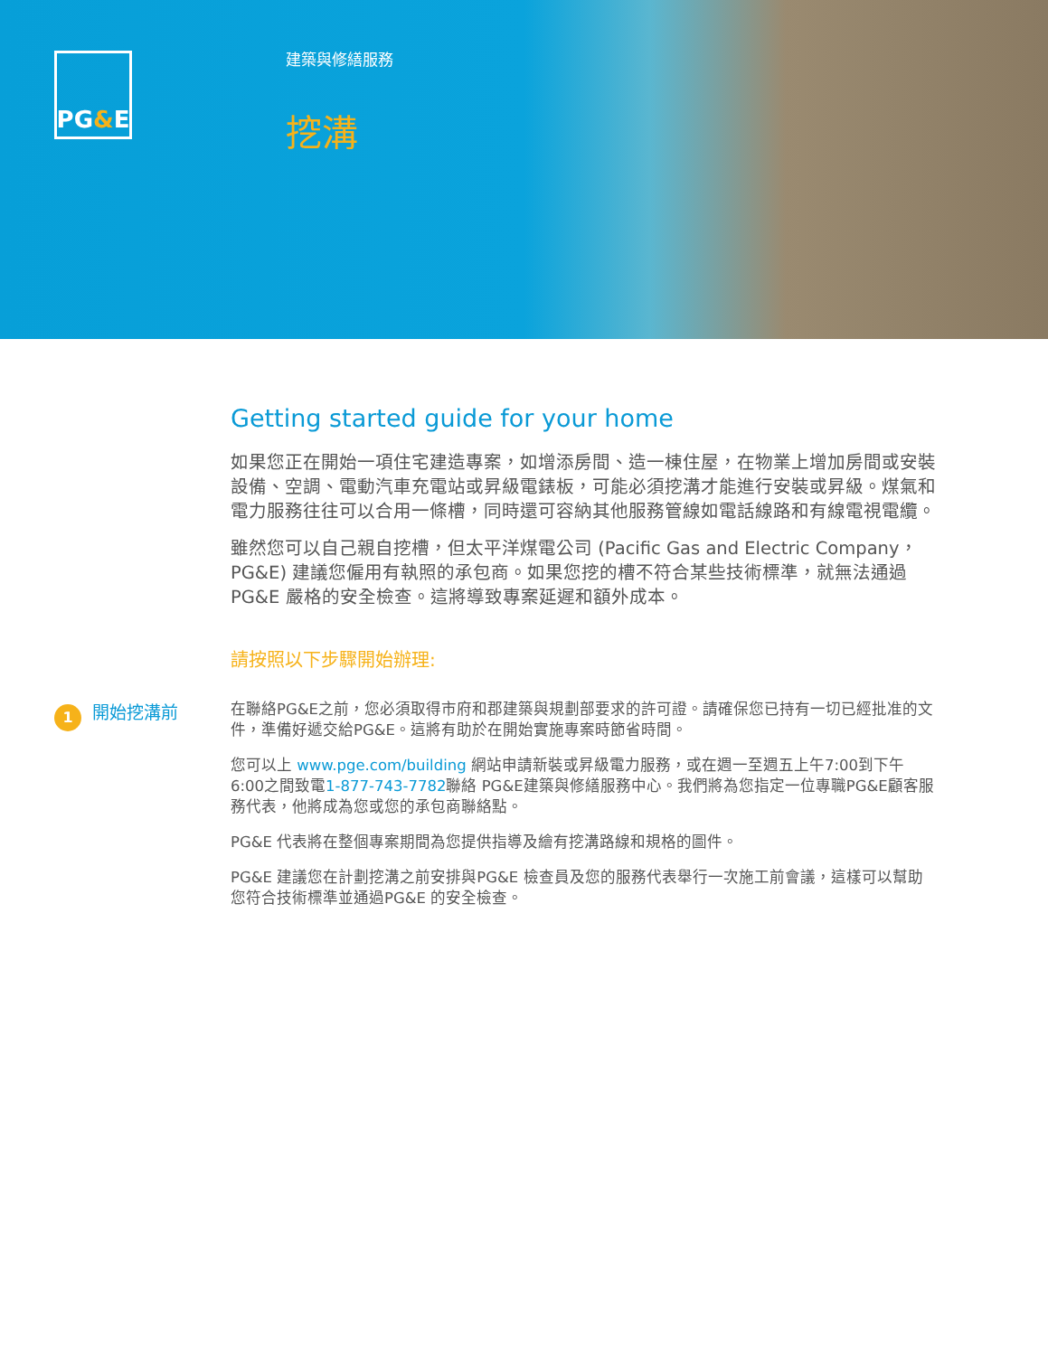PG & E
建築與修繕服務
挖溝
Getting started guide for your home
如果您正在開始一項住宅建造專案，如增添房間、造一棟住屋，在物業上增加房間或安裝設備、空調、電動汽車充電站或昇級電錶板，可能必須挖溝才能進行安裝或昇級。煤氣和電力服務往往可以合用一條槽，同時還可容納其他服務管線如電話線路和有線電視電纜。
雖然您可以自己親自挖槽，但太平洋煤電公司 (Pacific Gas and Electric Company，PG&E) 建議您僱用有執照的承包商。如果您挖的槽不符合某些技術標準，就無法通過 PG&E 嚴格的安全檢查。這將導致專案延遲和額外成本。
請按照以下步驟開始辦理:
1
開始挖溝前
在聯絡PG&E之前，您必須取得市府和郡建築與規劃部要求的許可證。請確保您已持有一切已經批准的文件，準備好遞交給PG&E。這將有助於在開始實施專案時節省時間。
您可以上 www.pge.com/building 網站申請新裝或昇級電力服務，或在週一至週五上午7:00到下午6:00之間致電1-877-743-7782聯絡 PG&E建築與修繕服務中心。我們將為您指定一位專職PG&E顧客服務代表，他將成為您或您的承包商聯絡點。
PG&E 代表將在整個專案期間為您提供指導及繪有挖溝路線和規格的圖件。
PG&E 建議您在計劃挖溝之前安排與PG&E 檢查員及您的服務代表舉行一次施工前會議，這樣可以幫助您符合技術標準並通過PG&E 的安全檢查。